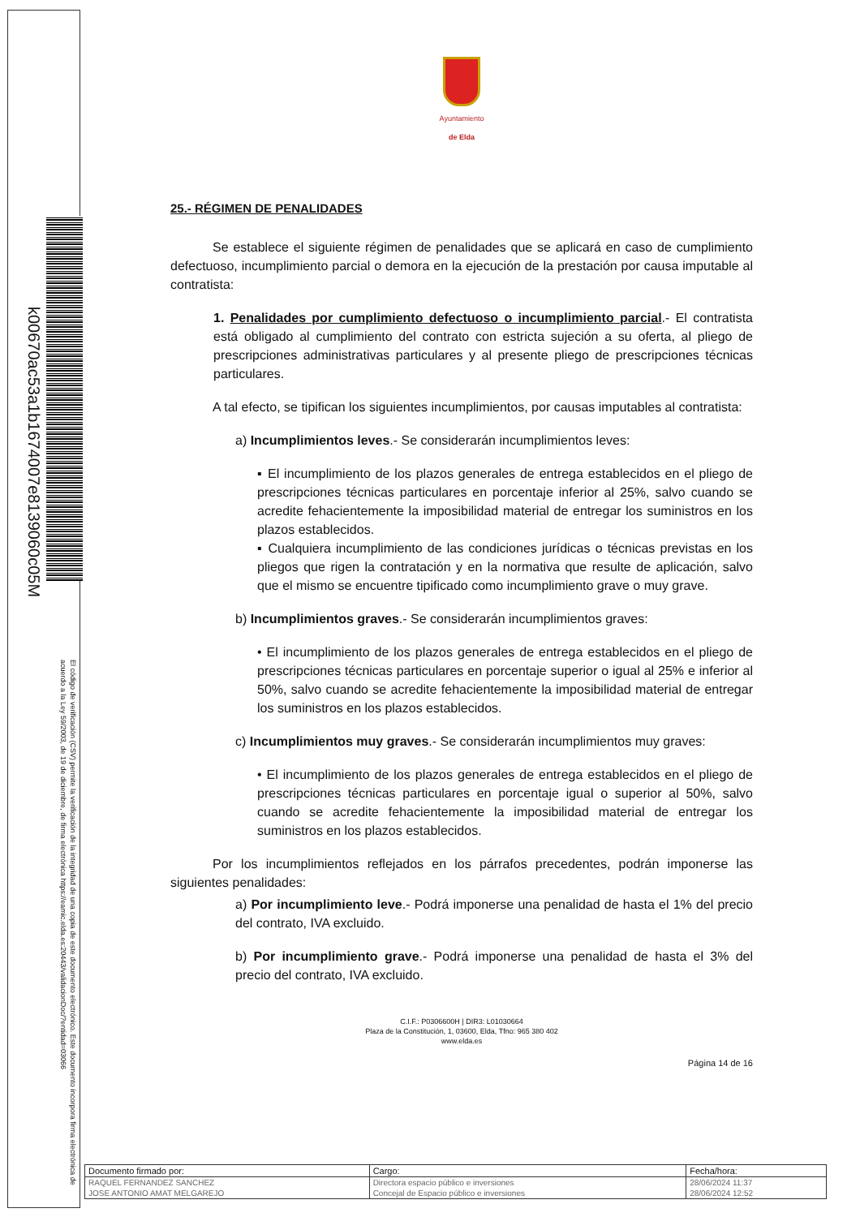k00670ac53a1b1674007e8139060c05M
El código de verificación (CSV) permite la verificación de la integridad de una copia de este documento electrónico. Este documento incorpora firma electrónica de acuerdo a la Ley 59/2003, de 19 de diciembre, de firma electrónica https://eamic.elda.es:20443/validacionDoc/?entidad=03066
Ayuntamiento
de Elda
25.- RÉGIMEN DE PENALIDADES
Se establece el siguiente régimen de penalidades que se aplicará en caso de cumplimiento defectuoso, incumplimiento parcial o demora en la ejecución de la prestación por causa imputable al contratista:
1. Penalidades por cumplimiento defectuoso o incumplimiento parcial.- El contratista está obligado al cumplimiento del contrato con estricta sujeción a su oferta, al pliego de prescripciones administrativas particulares y al presente pliego de prescripciones técnicas particulares.
A tal efecto, se tipifican los siguientes incumplimientos, por causas imputables al contratista:
a) Incumplimientos leves.- Se considerarán incumplimientos leves:
▪ El incumplimiento de los plazos generales de entrega establecidos en el pliego de prescripciones técnicas particulares en porcentaje inferior al 25%, salvo cuando se acredite fehacientemente la imposibilidad material de entregar los suministros en los plazos establecidos.
▪ Cualquiera incumplimiento de las condiciones jurídicas o técnicas previstas en los pliegos que rigen la contratación y en la normativa que resulte de aplicación, salvo que el mismo se encuentre tipificado como incumplimiento grave o muy grave.
b) Incumplimientos graves.- Se considerarán incumplimientos graves:
• El incumplimiento de los plazos generales de entrega establecidos en el pliego de prescripciones técnicas particulares en porcentaje superior o igual al 25% e inferior al 50%, salvo cuando se acredite fehacientemente la imposibilidad material de entregar los suministros en los plazos establecidos.
c) Incumplimientos muy graves.- Se considerarán incumplimientos muy graves:
• El incumplimiento de los plazos generales de entrega establecidos en el pliego de prescripciones técnicas particulares en porcentaje igual o superior al 50%, salvo cuando se acredite fehacientemente la imposibilidad material de entregar los suministros en los plazos establecidos.
Por los incumplimientos reflejados en los párrafos precedentes, podrán imponerse las siguientes penalidades:
a) Por incumplimiento leve.- Podrá imponerse una penalidad de hasta el 1% del precio del contrato, IVA excluido.
b) Por incumplimiento grave.- Podrá imponerse una penalidad de hasta el 3% del precio del contrato, IVA excluido.
C.I.F.: P0306600H | DIR3: L01030664
Plaza de la Constitución, 1, 03600, Elda, Tfno: 965 380 402
www.elda.es
Página 14 de 16
| Documento firmado por: | Cargo: | Fecha/hora: |
| RAQUEL FERNANDEZ SANCHEZ | Directora espacio público e inversiones | 28/06/2024 11:37 |
| JOSE ANTONIO AMAT MELGAREJO | Concejal de Espacio público e inversiones | 28/06/2024 12:52 |